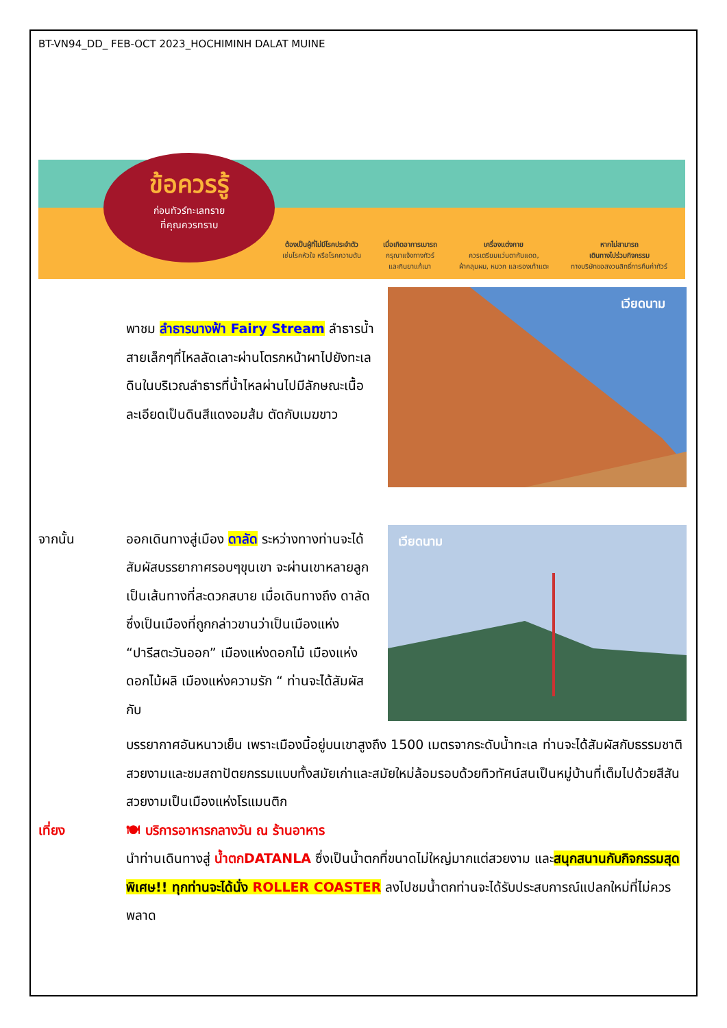BT-VN94_DD_ FEB-OCT 2023_HOCHIMINH DALAT MUINE
ข้อควรรู้
ก่อนทัวร์ทะเลทราย
ที่คุณควรทราบ
ต้องเป็นผู้ที่ไม่มีโรคประจำตัว
เช่นโรคหัวใจ หรือโรคความดัน
เมื่อเกิดอาการเมารถ
กรุณาแจ้งทางทัวร์
และกินยาแก้เมา
เครื่องแต่งกาย
ควรเตรียมแว่นตากันแดด,
ผ้าคลุมผม, หมวก และรองเท้าแตะ
หากไม่สามารถ
เดินทางไปร่วมกิจกรรม
ทางบริษัทขอสงวนสิทธิ์การคืนค่าทัวร์
พาชม ลำธารนางฟ้า Fairy Stream ลำธารน้ำสายเล็กๆที่ไหลลัดเลาะผ่านโตรกหน้าผาไปยังทะเล ดินในบริเวณลำธารที่น้ำไหลผ่านไปมีลักษณะเนื้อละเอียดเป็นดินสีแดงอมส้ม ตัดกับเมฆขาว
เวียดนาม
จากนั้น ออกเดินทางสู่เมือง ดาลัด ระหว่างทางท่านจะได้สัมผัสบรรยากาศรอบๆขุนเขา จะผ่านเขาหลายลูกเป็นเส้นทางที่สะดวกสบาย เมื่อเดินทางถึง ดาลัด ซึ่งเป็นเมืองที่ถูกกล่าวขานว่าเป็นเมืองแห่ง “ปารีสตะวันออก” เมืองแห่งดอกไม้ เมืองแห่งดอกไม้ผลิ เมืองแห่งความรัก “ ท่านจะได้สัมผัสกับ
เวียดนาม
บรรยากาศอันหนาวเย็น เพราะเมืองนี้อยู่บนเขาสูงถึง 1500 เมตรจากระดับน้ำทะเล ท่านจะได้สัมผัสกับธรรมชาติสวยงามและชมสถาปัตยกรรมแบบทั้งสมัยเก่าและสมัยใหม่ล้อมรอบด้วยทิวทัศน์สนเป็นหมู่บ้านที่เต็มไปด้วยสีสันสวยงามเป็นเมืองแห่งโรแมนติก
เที่ยง 🍽 บริการอาหารกลางวัน ณ ร้านอาหาร
นำท่านเดินทางสู่ น้ำตกDATANLA ซึ่งเป็นน้ำตกที่ขนาดไม่ใหญ่มากแต่สวยงาม และสนุกสนานกับกิจกรรมสุดพิเศษ!! ทุกท่านจะได้นั่ง ROLLER COASTER ลงไปชมน้ำตกท่านจะได้รับประสบการณ์แปลกใหม่ที่ไม่ควรพลาด